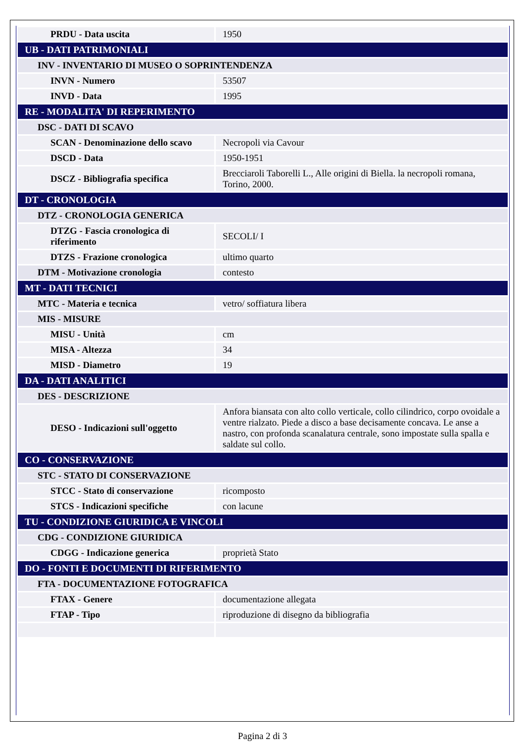| PRDU - Data uscita | 1950 |
| UB - DATI PATRIMONIALI | |
| INV - INVENTARIO DI MUSEO O SOPRINTENDENZA | |
| INVN - Numero | 53507 |
| INVD - Data | 1995 |
| RE - MODALITA' DI REPERIMENTO | |
| DSC - DATI DI SCAVO | |
| SCAN - Denominazione dello scavo | Necropoli via Cavour |
| DSCD - Data | 1950-1951 |
| DSCZ - Bibliografia specifica | Brecciaroli Taborelli L., Alle origini di Biella. la necropoli romana, Torino, 2000. |
| DT - CRONOLOGIA | |
| DTZ - CRONOLOGIA GENERICA | |
| DTZG - Fascia cronologica di riferimento | SECOLI/ I |
| DTZS - Frazione cronologica | ultimo quarto |
| DTM - Motivazione cronologia | contesto |
| MT - DATI TECNICI | |
| MTC - Materia e tecnica | vetro/ soffiatura libera |
| MIS - MISURE | |
| MISU - Unità | cm |
| MISA - Altezza | 34 |
| MISD - Diametro | 19 |
| DA - DATI ANALITICI | |
| DES - DESCRIZIONE | |
| DESO - Indicazioni sull'oggetto | Anfora biansata con alto collo verticale, collo cilindrico, corpo ovoidale a ventre rialzato. Piede a disco a base decisamente concava. Le anse a nastro, con profonda scanalatura centrale, sono impostate sulla spalla e saldate sul collo. |
| CO - CONSERVAZIONE | |
| STC - STATO DI CONSERVAZIONE | |
| STCC - Stato di conservazione | ricomposto |
| STCS - Indicazioni specifiche | con lacune |
| TU - CONDIZIONE GIURIDICA E VINCOLI | |
| CDG - CONDIZIONE GIURIDICA | |
| CDGG - Indicazione generica | proprietà Stato |
| DO - FONTI E DOCUMENTI DI RIFERIMENTO | |
| FTA - DOCUMENTAZIONE FOTOGRAFICA | |
| FTAX - Genere | documentazione allegata |
| FTAP - Tipo | riproduzione di disegno da bibliografia |
Pagina 2 di 3